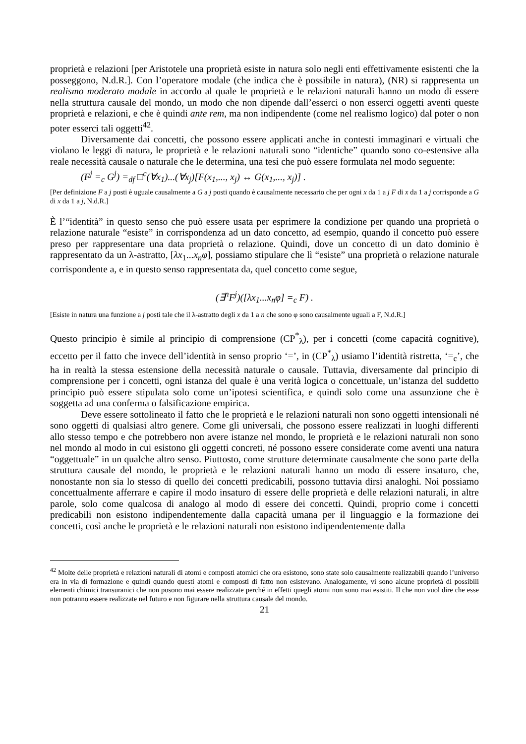proprietà e relazioni [per Aristotele una proprietà esiste in natura solo negli enti effettivamente esistenti che la posseggono, N.d.R.]. Con l’operatore modale (che indica che è possibile in natura), (NR) si rappresenta un realismo moderato modale in accordo al quale le proprietà e le relazioni naturali hanno un modo di essere nella struttura causale del mondo, un modo che non dipende dall’esserci o non esserci oggetti aventi queste proprietà e relazioni, e che è quindi ante rem, ma non indipendente (come nel realismo logico) dal poter o non poter esserci tali oggetti<sup>42</sup>.
Diversamente dai concetti, che possono essere applicati anche in contesti immaginari e virtuali che violano le leggi di natura, le proprietà e le relazioni naturali sono “identiche” quando sono co-estensive alla reale necessità causale o naturale che le determina, una tesi che può essere formulata nel modo seguente:
(F<sup>j</sup> =<sub>c</sub> G<sup>j</sup>) =<sub>df</sub> □<sup>c</sup>(∀x<sub>1</sub>)...(∀x<sub>j</sub>)[F(x<sub>1</sub>,..., x<sub>j</sub>) ↔ G(x<sub>1</sub>,..., x<sub>j</sub>)] .
[Per definizione F a j posti è uguale causalmente a G a j posti quando è causalmente necessario che per ogni x da 1 a j F di x da 1 a j corrisponde a G di x da 1 a j, N.d.R.]
È l’“identità” in questo senso che può essere usata per esprimere la condizione per quando una proprietà o relazione naturale “esiste” in corrispondenza ad un dato concetto, ad esempio, quando il concetto può essere preso per rappresentare una data proprietà o relazione. Quindi, dove un concetto di un dato dominio è rappresentato da un λ-astratto, [λx<sub>1</sub>...x<sub>n</sub>φ], possiamo stipulare che lì “esiste” una proprietà o relazione naturale corrispondente a, e in questo senso rappresentata da, quel concetto come segue,
(∃<sup>n</sup>F<sup>j</sup>)([λx<sub>1</sub>...x<sub>n</sub>φ] =<sub>c</sub> F) .
[Esiste in natura una funzione a j posti tale che il λ-astratto degli x da 1 a n che sono φ sono causalmente uguali a F, N.d.R.]
Questo principio è simile al principio di comprensione (CP<sup>*</sup><sub>λ</sub>), per i concetti (come capacità cognitive), eccetto per il fatto che invece dell’identità in senso proprio ‘=’, in (CP<sup>*</sup><sub>λ</sub>) usiamo l’identità ristretta, ‘=<sub>c</sub>’, che ha in realtà la stessa estensione della necessità naturale o causale. Tuttavia, diversamente dal principio di comprensione per i concetti, ogni istanza del quale è una verità logica o concettuale, un’istanza del suddetto principio può essere stipulata solo come un’ipotesi scientifica, e quindi solo come una assunzione che è soggetta ad una conferma o falsificazione empirica.
Deve essere sottolineato il fatto che le proprietà e le relazioni naturali non sono oggetti intensionali né sono oggetti di qualsiasi altro genere. Come gli universali, che possono essere realizzati in luoghi differenti allo stesso tempo e che potrebbero non avere istanze nel mondo, le proprietà e le relazioni naturali non sono nel mondo al modo in cui esistono gli oggetti concreti, né possono essere considerate come aventi una natura “oggettuale” in un qualche altro senso. Piuttosto, come strutture determinate causalmente che sono parte della struttura causale del mondo, le proprietà e le relazioni naturali hanno un modo di essere insaturo, che, nonostante non sia lo stesso di quello dei concetti predicabili, possono tuttavia dirsi analoghi. Noi possiamo concettualmente afferrare e capire il modo insaturo di essere delle proprietà e delle relazioni naturali, in altre parole, solo come qualcosa di analogo al modo di essere dei concetti. Quindi, proprio come i concetti predicabili non esistono indipendentemente dalla capacità umana per il linguaggio e la formazione dei concetti, così anche le proprietà e le relazioni naturali non esistono indipendentemente dalla
<sup>42</sup> Molte delle proprietà e relazioni naturali di atomi e composti atomici che ora esistono, sono state solo causalmente realizzabili quando l’universo era in via di formazione e quindi quando questi atomi e composti di fatto non esistevano. Analogamente, vi sono alcune proprietà di possibili elementi chimici transuranici che non posono mai essere realizzate perché in effetti quegli atomi non sono mai esistiti. Il che non vuol dire che esse non potranno essere realizzate nel futuro e non figurare nella struttura causale del mondo.
21